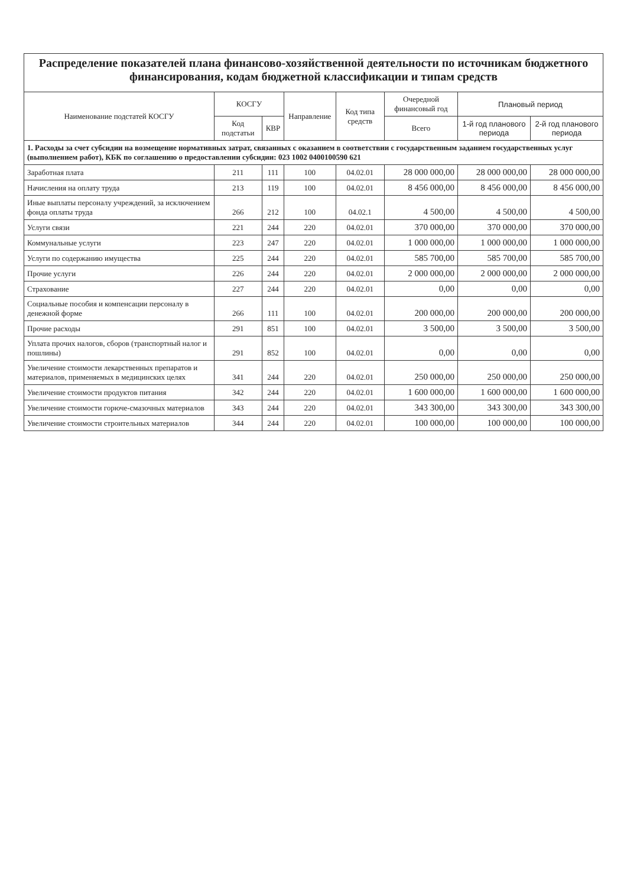| Распределение показателей плана финансово-хозяйственной деятельности по источникам бюджетного финансирования, кодам бюджетной классификации и типам средств | | | | | | | |
| Наименование подстатей КОСГУ | КОСГУ | | Направление | Код типа средств | Очередной финансовый год | Плановый период | |
| | Код подстатьи | КВР | | | Всего | 1-й год планового периода | 2-й год планового периода |
| 1. Расходы за счет субсидии на возмещение нормативных затрат, связанных с оказанием в соответствии с государственным заданием государственных услуг (выполнением работ), КБК по соглашению о предоставлении субсидии: 023 1002 0400100590 621 | | | | | | | |
| Заработная плата | 211 | 111 | 100 | 04.02.01 | 28 000 000,00 | 28 000 000,00 | 28 000 000,00 |
| Начисления на оплату труда | 213 | 119 | 100 | 04.02.01 | 8 456 000,00 | 8 456 000,00 | 8 456 000,00 |
| Иные выплаты персоналу учреждений, за исключением фонда оплаты труда | 266 | 212 | 100 | 04.02.1 | 4 500,00 | 4 500,00 | 4 500,00 |
| Услуги связи | 221 | 244 | 220 | 04.02.01 | 370 000,00 | 370 000,00 | 370 000,00 |
| Коммунальные услуги | 223 | 247 | 220 | 04.02.01 | 1 000 000,00 | 1 000 000,00 | 1 000 000,00 |
| Услуги по содержанию имущества | 225 | 244 | 220 | 04.02.01 | 585 700,00 | 585 700,00 | 585 700,00 |
| Прочие услуги | 226 | 244 | 220 | 04.02.01 | 2 000 000,00 | 2 000 000,00 | 2 000 000,00 |
| Страхование | 227 | 244 | 220 | 04.02.01 | 0,00 | 0,00 | 0,00 |
| Социальные пособия и компенсации персоналу в денежной форме | 266 | 111 | 100 | 04.02.01 | 200 000,00 | 200 000,00 | 200 000,00 |
| Прочие расходы | 291 | 851 | 100 | 04.02.01 | 3 500,00 | 3 500,00 | 3 500,00 |
| Уплата прочих налогов, сборов (транспортный налог и пошлины) | 291 | 852 | 100 | 04.02.01 | 0,00 | 0,00 | 0,00 |
| Увеличение стоимости лекарственных препаратов и материалов, применяемых в медицинских целях | 341 | 244 | 220 | 04.02.01 | 250 000,00 | 250 000,00 | 250 000,00 |
| Увеличение стоимости продуктов питания | 342 | 244 | 220 | 04.02.01 | 1 600 000,00 | 1 600 000,00 | 1 600 000,00 |
| Увеличение стоимости горюче-смазочных материалов | 343 | 244 | 220 | 04.02.01 | 343 300,00 | 343 300,00 | 343 300,00 |
| Увеличение стоимости строительных материалов | 344 | 244 | 220 | 04.02.01 | 100 000,00 | 100 000,00 | 100 000,00 |